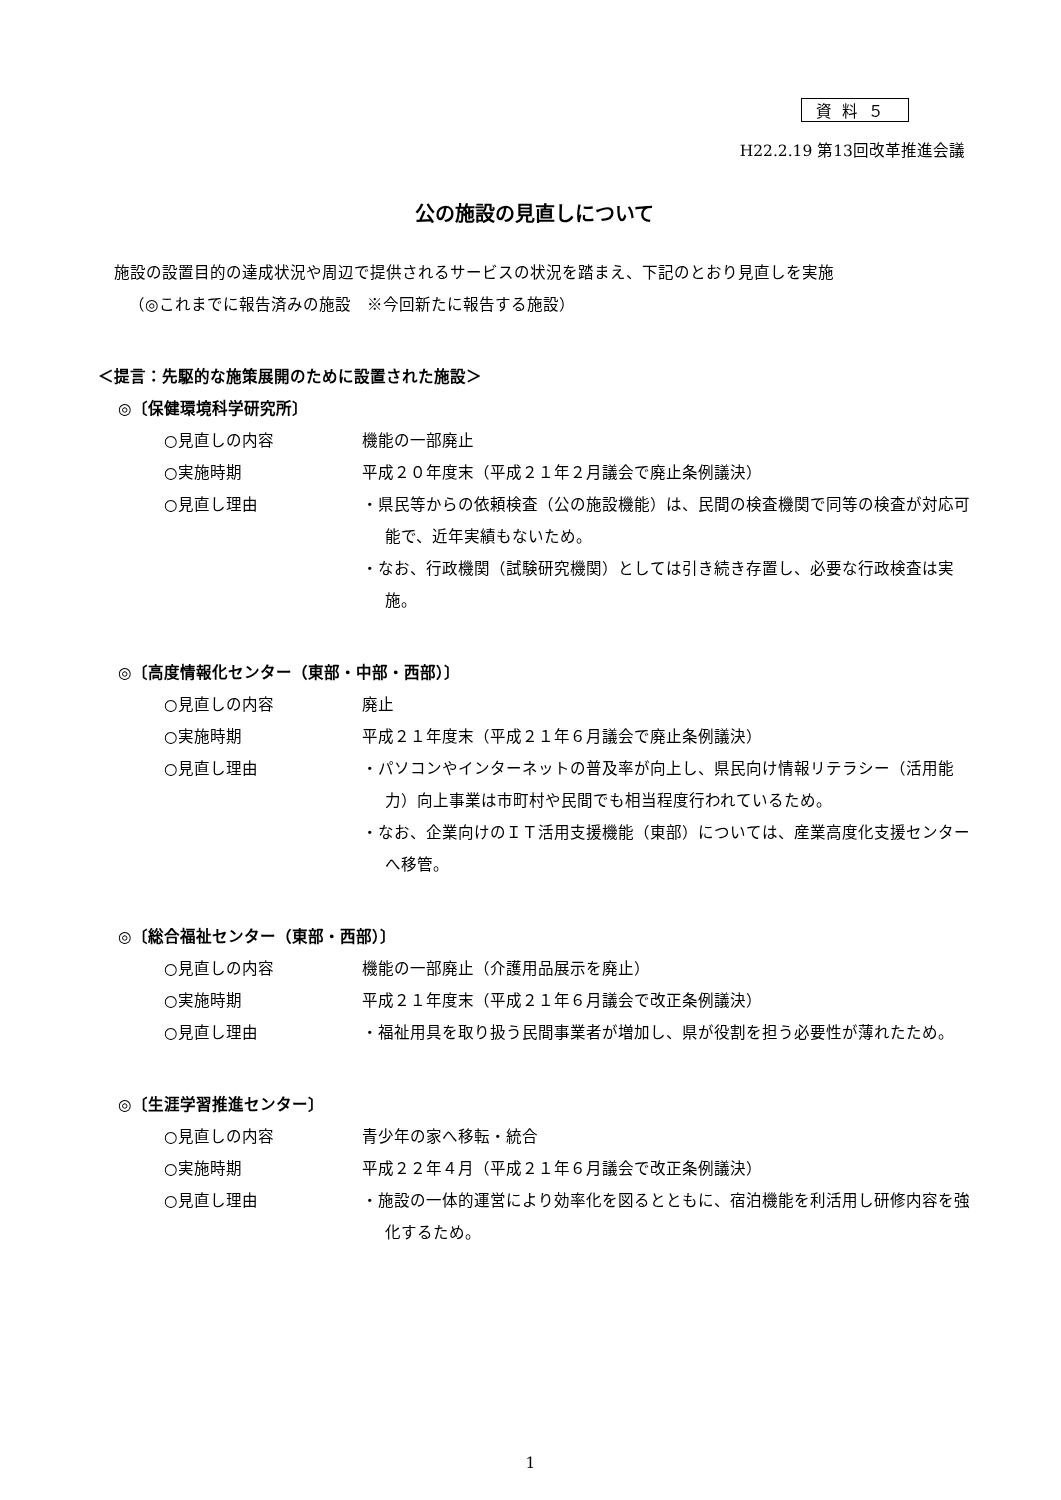資料５
H22.2.19 第13回改革推進会議
公の施設の見直しについて
施設の設置目的の達成状況や周辺で提供されるサービスの状況を踏まえ、下記のとおり見直しを実施
（◎これまでに報告済みの施設　※今回新たに報告する施設）
＜提言：先駆的な施策展開のために設置された施設＞
◎〔保健環境科学研究所〕
○見直しの内容 機能の一部廃止
○実施時期 平成２０年度末（平成２１年２月議会で廃止条例議決）
○見直し理由
・県民等からの依頼検査（公の施設機能）は、民間の検査機関で同等の検査が対応可能で、近年実績もないため。
・なお、行政機関（試験研究機関）としては引き続き存置し、必要な行政検査は実施。
◎〔高度情報化センター（東部・中部・西部）〕
○見直しの内容 廃止
○実施時期 平成２１年度末（平成２１年６月議会で廃止条例議決）
○見直し理由
・パソコンやインターネットの普及率が向上し、県民向け情報リテラシー（活用能力）向上事業は市町村や民間でも相当程度行われているため。
・なお、企業向けのＩＴ活用支援機能（東部）については、産業高度化支援センターへ移管。
◎〔総合福祉センター（東部・西部）〕
○見直しの内容 機能の一部廃止（介護用品展示を廃止）
○実施時期 平成２１年度末（平成２１年６月議会で改正条例議決）
○見直し理由
・福祉用具を取り扱う民間事業者が増加し、県が役割を担う必要性が薄れたため。
◎〔生涯学習推進センター〕
○見直しの内容 青少年の家へ移転・統合
○実施時期 平成２２年４月（平成２１年６月議会で改正条例議決）
○見直し理由
・施設の一体的運営により効率化を図るとともに、宿泊機能を利活用し研修内容を強化するため。
1